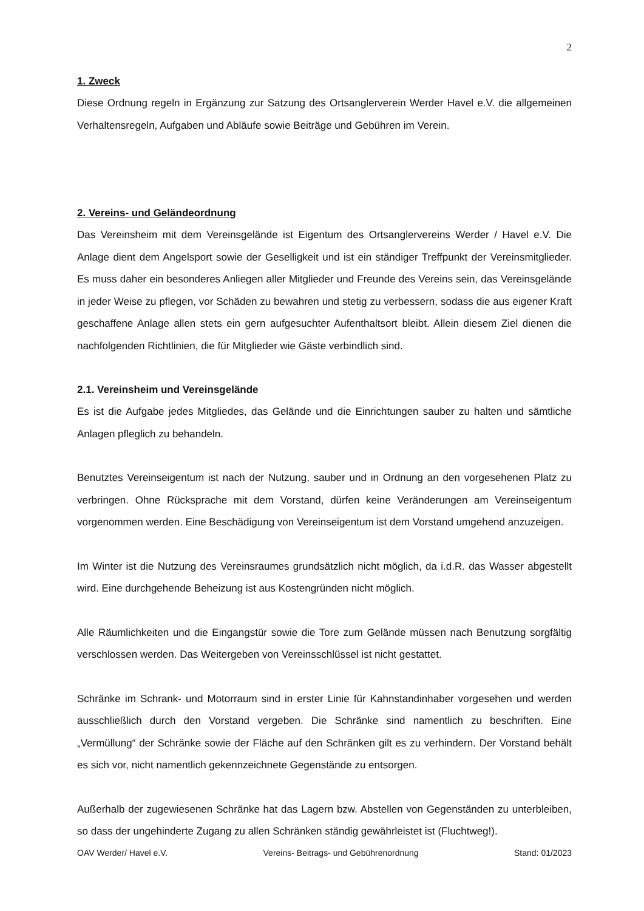2
1. Zweck
Diese Ordnung regeln in Ergänzung zur Satzung des Ortsanglerverein Werder Havel e.V. die allgemeinen Verhaltensregeln, Aufgaben und Abläufe sowie Beiträge und Gebühren im Verein.
2. Vereins- und Geländeordnung
Das Vereinsheim mit dem Vereinsgelände ist Eigentum des Ortsanglervereins Werder / Havel e.V. Die Anlage dient dem Angelsport sowie der Geselligkeit und ist ein ständiger Treffpunkt der Vereinsmitglieder. Es muss daher ein besonderes Anliegen aller Mitglieder und Freunde des Vereins sein, das Vereinsgelände in jeder Weise zu pflegen, vor Schäden zu bewahren und stetig zu verbessern, sodass die aus eigener Kraft geschaffene Anlage allen stets ein gern aufgesuchter Aufenthaltsort bleibt. Allein diesem Ziel dienen die nachfolgenden Richtlinien, die für Mitglieder wie Gäste verbindlich sind.
2.1. Vereinsheim und Vereinsgelände
Es ist die Aufgabe jedes Mitgliedes, das Gelände und die Einrichtungen sauber zu halten und sämtliche Anlagen pfleglich zu behandeln.
Benutztes Vereinseigentum ist nach der Nutzung, sauber und in Ordnung an den vorgesehenen Platz zu verbringen. Ohne Rücksprache mit dem Vorstand, dürfen keine Veränderungen am Vereinseigentum vorgenommen werden. Eine Beschädigung von Vereinseigentum ist dem Vorstand umgehend anzuzeigen.
Im Winter ist die Nutzung des Vereinsraumes grundsätzlich nicht möglich, da i.d.R. das Wasser abgestellt wird. Eine durchgehende Beheizung ist aus Kostengründen nicht möglich.
Alle Räumlichkeiten und die Eingangstür sowie die Tore zum Gelände müssen nach Benutzung sorgfältig verschlossen werden. Das Weitergeben von Vereinsschlüssel ist nicht gestattet.
Schränke im Schrank- und Motorraum sind in erster Linie für Kahnstandinhaber vorgesehen und werden ausschließlich durch den Vorstand vergeben. Die Schränke sind namentlich zu beschriften. Eine „Vermüllung“ der Schränke sowie der Fläche auf den Schränken gilt es zu verhindern. Der Vorstand behält es sich vor, nicht namentlich gekennzeichnete Gegenstände zu entsorgen.
Außerhalb der zugewiesenen Schränke hat das Lagern bzw. Abstellen von Gegenständen zu unterbleiben, so dass der ungehinderte Zugang zu allen Schränken ständig gewährleistet ist (Fluchtweg!).
OAV Werder/ Havel e.V. Vereins- Beitrags- und Gebührenordnung Stand: 01/2023